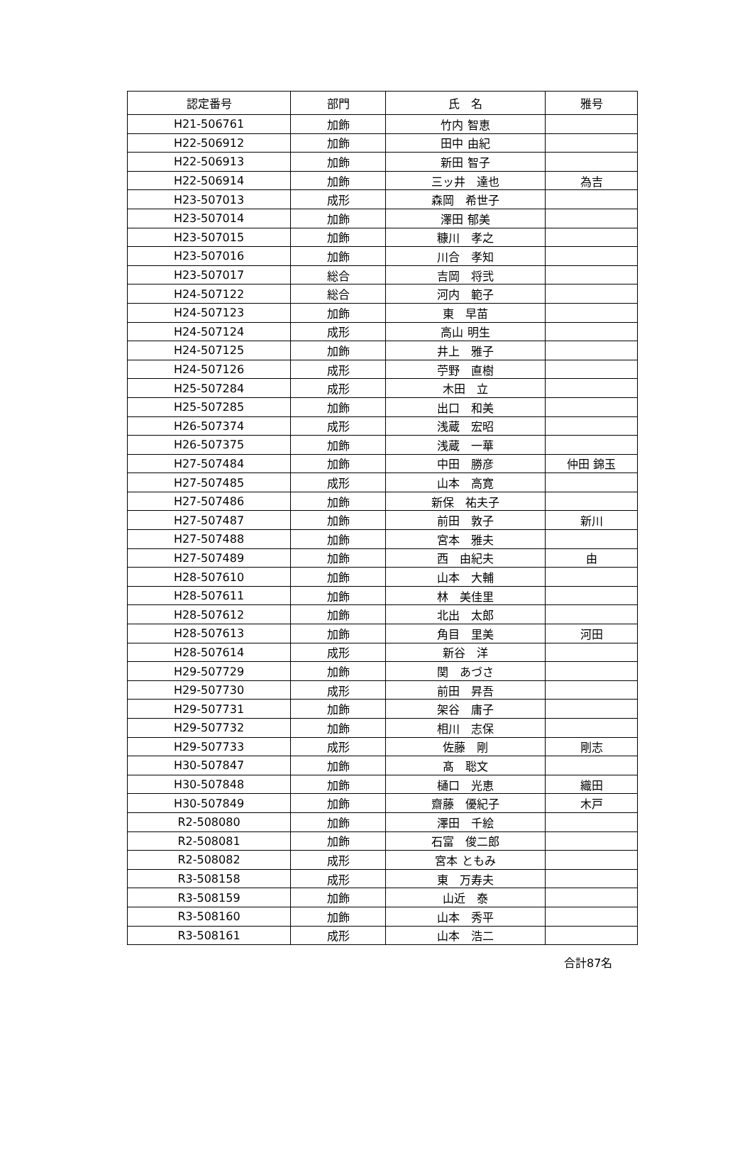| 認定番号 | 部門 | 氏 名 | 雅号 |
| --- | --- | --- | --- |
| H21-506761 | 加飾 | 竹内 智恵 | |
| H22-506912 | 加飾 | 田中 由紀 | |
| H22-506913 | 加飾 | 新田 智子 | |
| H22-506914 | 加飾 | 三ッ井 達也 | 為吉 |
| H23-507013 | 成形 | 森岡 希世子 | |
| H23-507014 | 加飾 | 澤田 郁美 | |
| H23-507015 | 加飾 | 糠川 孝之 | |
| H23-507016 | 加飾 | 川合 孝知 | |
| H23-507017 | 総合 | 吉岡 将弐 | |
| H24-507122 | 総合 | 河内 範子 | |
| H24-507123 | 加飾 | 東 早苗 | |
| H24-507124 | 成形 | 高山 明生 | |
| H24-507125 | 加飾 | 井上 雅子 | |
| H24-507126 | 成形 | 苧野 直樹 | |
| H25-507284 | 成形 | 木田 立 | |
| H25-507285 | 加飾 | 出口 和美 | |
| H26-507374 | 成形 | 浅蔵 宏昭 | |
| H26-507375 | 加飾 | 浅蔵 一華 | |
| H27-507484 | 加飾 | 中田 勝彦 | 仲田 錦玉 |
| H27-507485 | 成形 | 山本 高寛 | |
| H27-507486 | 加飾 | 新保 祐夫子 | |
| H27-507487 | 加飾 | 前田 敦子 | 新川 |
| H27-507488 | 加飾 | 宮本 雅夫 | |
| H27-507489 | 加飾 | 西 由紀夫 | 由 |
| H28-507610 | 加飾 | 山本 大輔 | |
| H28-507611 | 加飾 | 林 美佳里 | |
| H28-507612 | 加飾 | 北出 太郎 | |
| H28-507613 | 加飾 | 角目 里美 | 河田 |
| H28-507614 | 成形 | 新谷 洋 | |
| H29-507729 | 加飾 | 関 あづさ | |
| H29-507730 | 成形 | 前田 昇吾 | |
| H29-507731 | 加飾 | 架谷 庸子 | |
| H29-507732 | 加飾 | 相川 志保 | |
| H29-507733 | 成形 | 佐藤 剛 | 剛志 |
| H30-507847 | 加飾 | 髙 聡文 | |
| H30-507848 | 加飾 | 樋口 光恵 | 織田 |
| H30-507849 | 加飾 | 齋藤 優紀子 | 木戸 |
| R2-508080 | 加飾 | 澤田 千絵 | |
| R2-508081 | 加飾 | 石富 俊二郎 | |
| R2-508082 | 成形 | 宮本 ともみ | |
| R3-508158 | 成形 | 東 万寿夫 | |
| R3-508159 | 加飾 | 山近 泰 | |
| R3-508160 | 加飾 | 山本 秀平 | |
| R3-508161 | 成形 | 山本 浩二 | |
合計87名